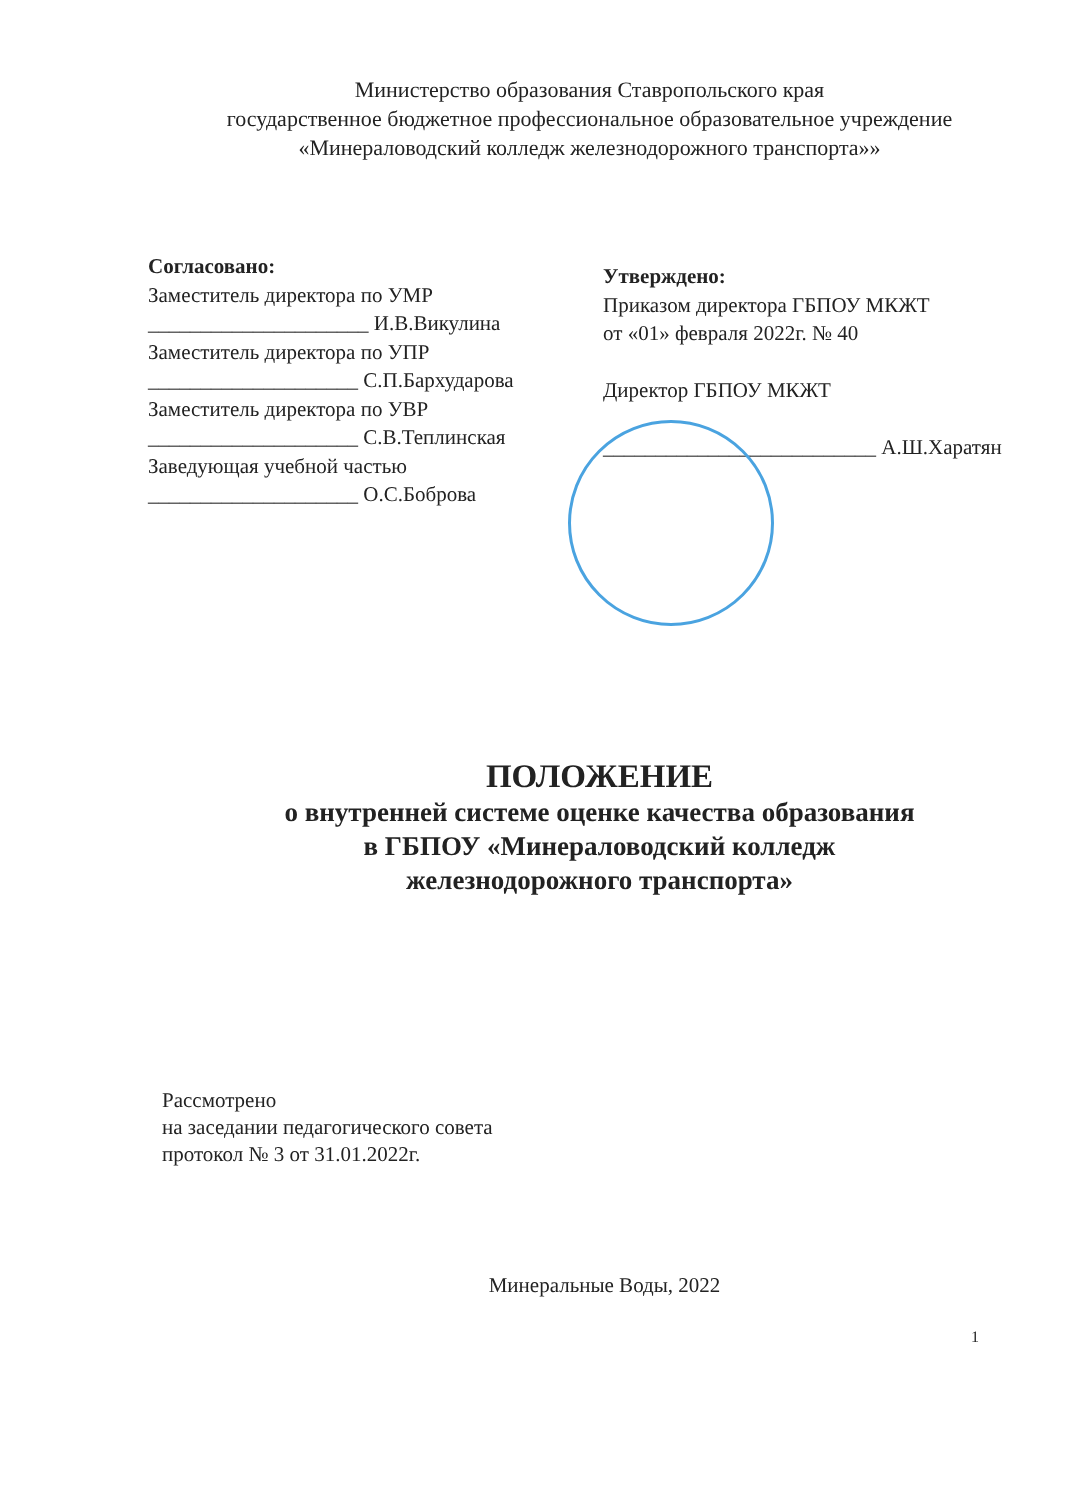Министерство образования Ставропольского края
государственное бюджетное профессиональное образовательное учреждение
«Минераловодский колледж железнодорожного транспорта»»
Согласовано:
Заместитель директора по УМР
_____________________ И.В.Викулина
Заместитель директора по УПР
____________________ С.П.Бархударова
Заместитель директора по УВР
____________________ С.В.Теплинская
Заведующая учебной частью
____________________ О.С.Боброва
Утверждено:
Приказом директора ГБПОУ МКЖТ
от «01» февраля 2022г. № 40
Директор ГБПОУ МКЖТ
__________________________ А.Ш.Харатян
ПОЛОЖЕНИЕ
о внутренней системе оценке качества образования
в ГБПОУ «Минераловодский колледж
железнодорожного транспорта»
Рассмотрено
на заседании педагогического совета
протокол № 3 от 31.01.2022г.
Минеральные Воды, 2022
1